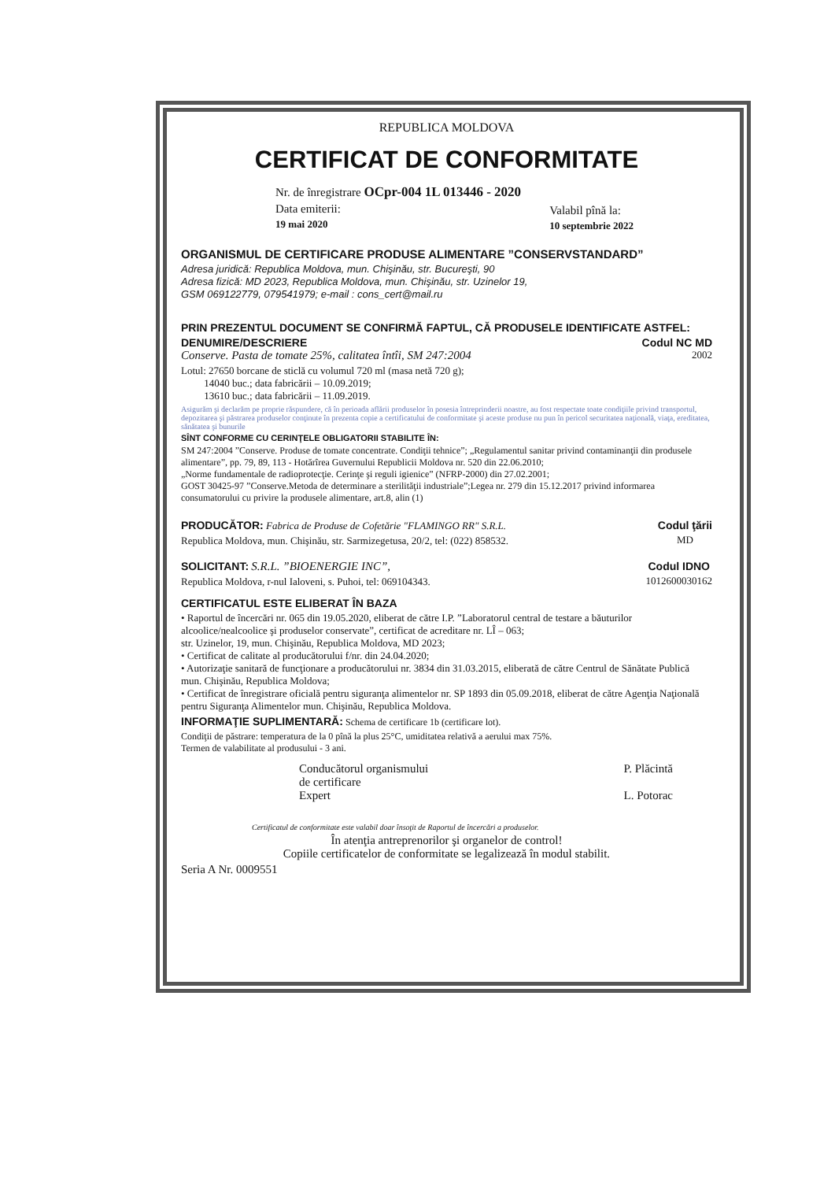REPUBLICA MOLDOVA
CERTIFICAT DE CONFORMITATE
Nr. de înregistrare OCpr-004 1L 013446 - 2020
Data emiterii:
19 mai 2020
Valabil pînă la:
10 septembrie 2022
ORGANISMUL DE CERTIFICARE PRODUSE ALIMENTARE ”CONSERVSTANDARD”
Adresa juridică: Republica Moldova, mun. Chişinău, str. Bucureşti, 90
Adresa fizică: MD 2023, Republica Moldova, mun. Chişinău, str. Uzinelor 19,
GSM 069122779, 079541979; e-mail : cons_cert@mail.ru
PRIN PREZENTUL DOCUMENT SE CONFIRMĂ FAPTUL, CĂ PRODUSELE IDENTIFICATE ASTFEL:
DENUMIRE/DESCRIERE Codul NC MD
Conserve. Pasta de tomate 25%, calitatea întîi, SM 247:2004 2002
Lotul: 27650 borcane de sticlă cu volumul 720 ml (masa netă 720 g);
14040 buc.; data fabricării – 10.09.2019;
13610 buc.; data fabricării – 11.09.2019.
Asigurăm şi declarăm pe proprie răspundere, că în perioada aflării produselor în posesia întreprinderii noastre, au fost respectate toate condiţiile privind transportul, depozitarea şi păstrarea produselor conţinute în prezenta copie a certificatului de conformitate şi aceste produse nu pun în pericol securitatea naţională, viaţa, ereditatea, sănătatea şi bunurile
SÎNT CONFORME CU CERINŢELE OBLIGATORII STABILITE ÎN:
SM 247:2004 ”Conserve. Produse de tomate concentrate. Condiţii tehnice”; „Regulamentul sanitar privind contaminanţii din produsele alimentare”, pp. 79, 89, 113 - Hotărîrea Guvernului Republicii Moldova nr. 520 din 22.06.2010;
„Norme fundamentale de radioprotecţie. Cerinţe şi reguli igienice” (NFRP-2000) din 27.02.2001;
GOST 30425-97 ”Conserve.Metoda de determinare a sterilităţii industriale”;Legea nr. 279 din 15.12.2017 privind informarea consumatorului cu privire la produsele alimentare, art.8, alin (1)
PRODUCĂTOR: Fabrica de Produse de Cofetărie "FLAMINGO RR" S.R.L.
Republica Moldova, mun. Chişinău, str. Sarmizegetusa, 20/2, tel: (022) 858532.
Codul ţării
MD
SOLICITANT: S.R.L. ”BIOENERGIE INC”,
Republica Moldova, r-nul Ialoveni, s. Puhoi, tel: 069104343.
Codul IDNO
1012600030162
CERTIFICATUL ESTE ELIBERAT ÎN BAZA
• Raportul de încercări nr. 065 din 19.05.2020, eliberat de către I.P. ”Laboratorul central de testare a băuturilor alcoolice/nealcoolice şi produselor conservate”, certificat de acreditare nr. LÎ – 063;
str. Uzinelor, 19, mun. Chişinău, Republica Moldova, MD 2023;
• Certificat de calitate al producătorului f/nr. din 24.04.2020;
• Autorizaţie sanitară de funcţionare a producătorului nr. 3834 din 31.03.2015, eliberată de către Centrul de Sănătate Publică mun. Chişinău, Republica Moldova;
• Certificat de înregistrare oficială pentru siguranţa alimentelor nr. SP 1893 din 05.09.2018, eliberat de către Agenţia Naţională pentru Siguranţa Alimentelor mun. Chişinău, Republica Moldova.
INFORMAŢIE SUPLIMENTARĂ: Schema de certificare 1b (certificare lot).
Condiţii de păstrare: temperatura de la 0 pînă la plus 25°C, umiditatea relativă a aerului max 75%.
Termen de valabilitate al produsului - 3 ani.
Conducătorul organismului
de certificare
Expert
P. Plăcintă
L. Potorac
Certificatul de conformitate este valabil doar însoţit de Raportul de încercări a produselor.
În atenţia antreprenorilor şi organelor de control!
Copiile certificatelor de conformitate se legalizează în modul stabilit.
Seria A Nr. 0009551